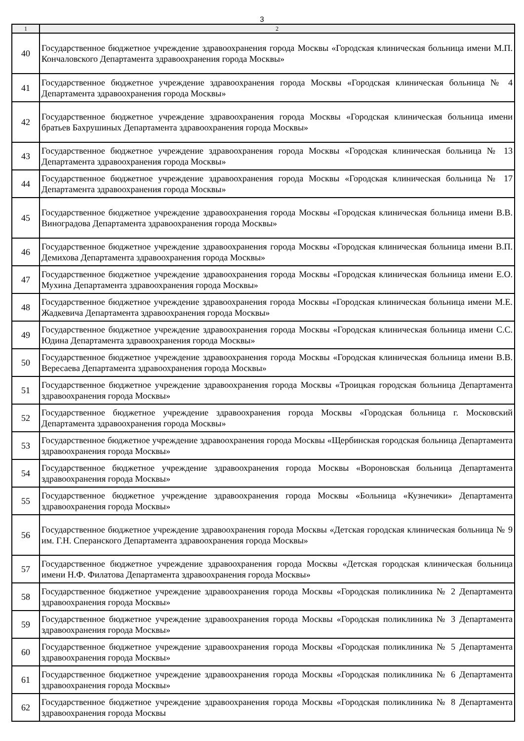3
| 1 | 2 |
| --- | --- |
| 40 | Государственное бюджетное учреждение здравоохранения города Москвы «Городская клиническая больница имени М.П. Кончаловского Департамента здравоохранения города Москвы» |
| 41 | Государственное бюджетное учреждение здравоохранения города Москвы «Городская клиническая больница № 4 Департамента здравоохранения города Москвы» |
| 42 | Государственное бюджетное учреждение здравоохранения города Москвы «Городская клиническая больница имени братьев Бахрушиных Департамента здравоохранения города Москвы» |
| 43 | Государственное бюджетное учреждение здравоохранения города Москвы «Городская клиническая больница № 13 Департамента здравоохранения города Москвы» |
| 44 | Государственное бюджетное учреждение здравоохранения города Москвы «Городская клиническая больница № 17 Департамента здравоохранения города Москвы» |
| 45 | Государственное бюджетное учреждение здравоохранения города Москвы «Городская клиническая больница имени В.В. Виноградова Департамента здравоохранения города Москвы» |
| 46 | Государственное бюджетное учреждение здравоохранения города Москвы «Городская клиническая больница имени В.П. Демихова Департамента здравоохранения города Москвы» |
| 47 | Государственное бюджетное учреждение здравоохранения города Москвы «Городская клиническая больница имени Е.О. Мухина Департамента здравоохранения города Москвы» |
| 48 | Государственное бюджетное учреждение здравоохранения города Москвы «Городская клиническая больница имени М.Е. Жадкевича Департамента здравоохранения города Москвы» |
| 49 | Государственное бюджетное учреждение здравоохранения города Москвы «Городская клиническая больница имени С.С. Юдина Департамента здравоохранения города Москвы» |
| 50 | Государственное бюджетное учреждение здравоохранения города Москвы «Городская клиническая больница имени В.В. Вересаева Департамента здравоохранения города Москвы» |
| 51 | Государственное бюджетное учреждение здравоохранения города Москвы «Троицкая городская больница Департамента здравоохранения города Москвы» |
| 52 | Государственное бюджетное учреждение здравоохранения города Москвы «Городская больница г. Московский Департамента здравоохранения города Москвы» |
| 53 | Государственное бюджетное учреждение здравоохранения города Москвы «Щербинская городская больница Департамента здравоохранения города Москвы» |
| 54 | Государственное бюджетное учреждение здравоохранения города Москвы «Вороновская больница Департамента здравоохранения города Москвы» |
| 55 | Государственное бюджетное учреждение здравоохранения города Москвы «Больница «Кузнечики» Департамента здравоохранения города Москвы» |
| 56 | Государственное бюджетное учреждение здравоохранения города Москвы «Детская городская клиническая больница № 9 им. Г.Н. Сперанского Департамента здравоохранения города Москвы» |
| 57 | Государственное бюджетное учреждение здравоохранения города Москвы «Детская городская клиническая больница имени Н.Ф. Филатова Департамента здравоохранения города Москвы» |
| 58 | Государственное бюджетное учреждение здравоохранения города Москвы «Городская поликлиника № 2 Департамента здравоохранения города Москвы» |
| 59 | Государственное бюджетное учреждение здравоохранения города Москвы «Городская поликлиника № 3 Департамента здравоохранения города Москвы» |
| 60 | Государственное бюджетное учреждение здравоохранения города Москвы «Городская поликлиника № 5 Департамента здравоохранения города Москвы» |
| 61 | Государственное бюджетное учреждение здравоохранения города Москвы «Городская поликлиника № 6 Департамента здравоохранения города Москвы» |
| 62 | Государственное бюджетное учреждение здравоохранения города Москвы «Городская поликлиника № 8 Департамента здравоохранения города Москвы |